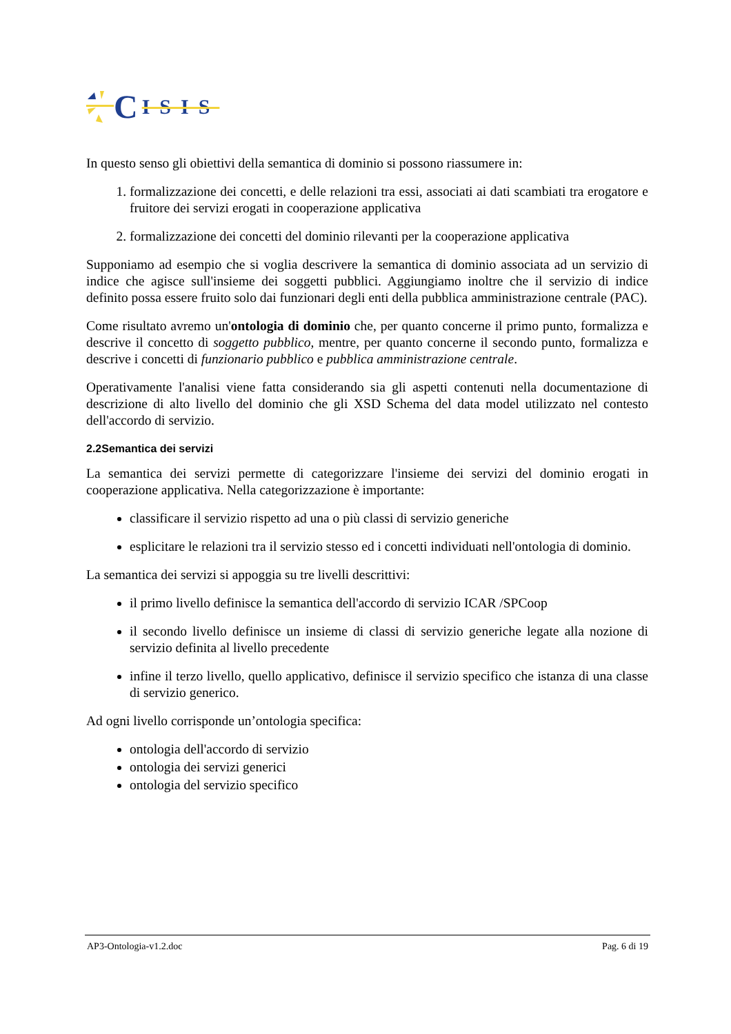C ISIS
In questo senso gli obiettivi della semantica di dominio si possono riassumere in:
1. formalizzazione dei concetti, e delle relazioni tra essi, associati ai dati scambiati tra erogatore e fruitore dei servizi erogati in cooperazione applicativa
2. formalizzazione dei concetti del dominio rilevanti per la cooperazione applicativa
Supponiamo ad esempio che si voglia descrivere la semantica di dominio associata ad un servizio di indice che agisce sull'insieme dei soggetti pubblici. Aggiungiamo inoltre che il servizio di indice definito possa essere fruito solo dai funzionari degli enti della pubblica amministrazione centrale (PAC).
Come risultato avremo un'ontologia di dominio che, per quanto concerne il primo punto, formalizza e descrive il concetto di soggetto pubblico, mentre, per quanto concerne il secondo punto, formalizza e descrive i concetti di funzionario pubblico e pubblica amministrazione centrale.
Operativamente l'analisi viene fatta considerando sia gli aspetti contenuti nella documentazione di descrizione di alto livello del dominio che gli XSD Schema del data model utilizzato nel contesto dell'accordo di servizio.
2.2Semantica dei servizi
La semantica dei servizi permette di categorizzare l'insieme dei servizi del dominio erogati in cooperazione applicativa. Nella categorizzazione è importante:
classificare il servizio rispetto ad una o più classi di servizio generiche
esplicitare le relazioni tra il servizio stesso ed i concetti individuati nell'ontologia di dominio.
La semantica dei servizi si appoggia su tre livelli descrittivi:
il primo livello definisce la semantica dell'accordo di servizio ICAR /SPCoop
il secondo livello definisce un insieme di classi di servizio generiche legate alla nozione di servizio definita al livello precedente
infine il terzo livello, quello applicativo, definisce il servizio specifico che istanza di una classe di servizio generico.
Ad ogni livello corrisponde un’ontologia specifica:
ontologia dell'accordo di servizio
ontologia dei servizi generici
ontologia del servizio specifico
AP3-Ontologia-v1.2.doc Pag. 6 di 19